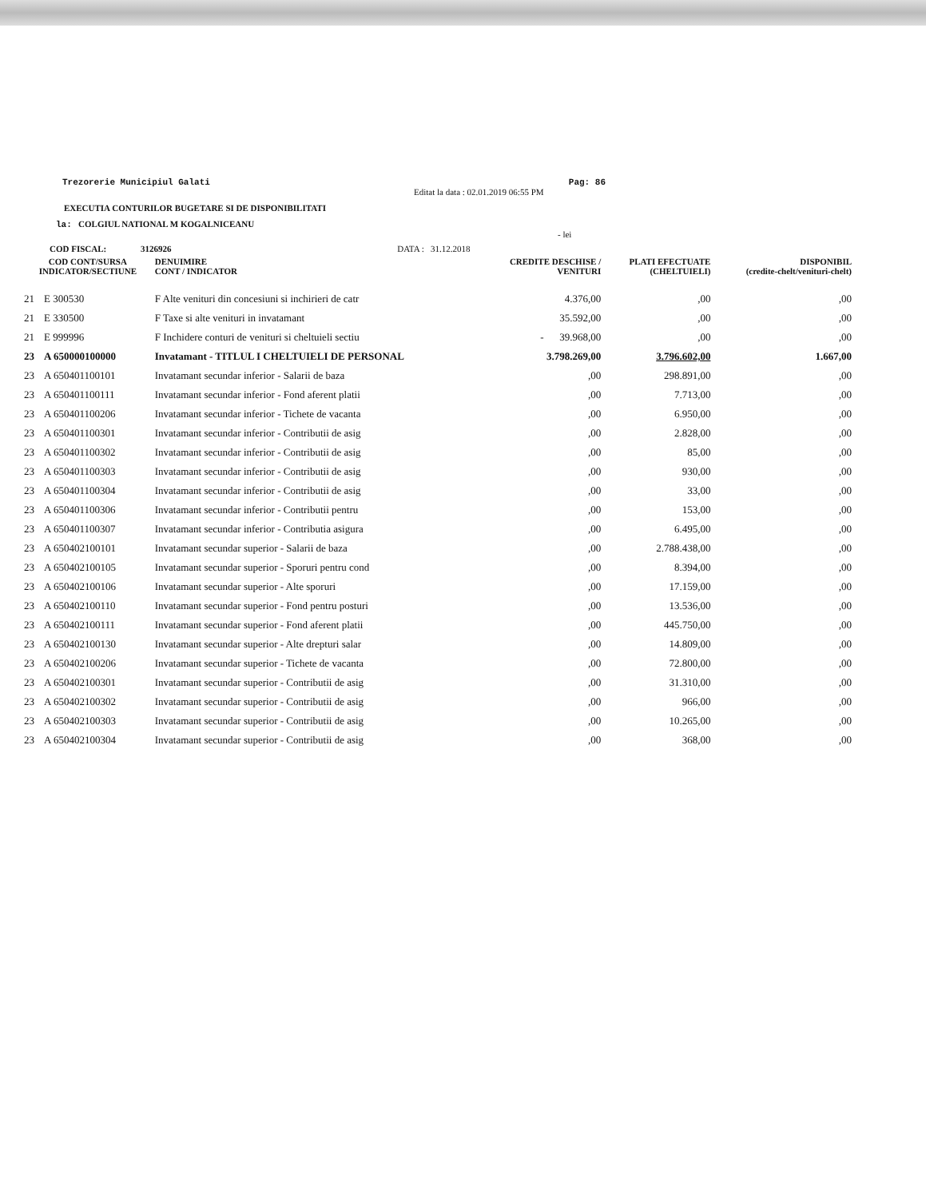Trezorerie Municipiul Galati Pag: 86
Editat la data : 02.01.2019 06:55 PM
EXECUTIA CONTURILOR BUGETARE SI DE DISPONIBILITATI
la: COLGIUL NATIONAL M KOGALNICEANU
- lei
COD FISCAL: 3126926 DATA : 31.12.2018
| COD CONT/SURSA INDICATOR/SECTIUNE | | DENUIMIRE CONT / INDICATOR | CREDITE DESCHISE / VENITURI | PLATI EFECTUATE (CHELTUIELI) | DISPONIBIL (credite-chelt/venituri-chelt) |
| --- | --- | --- | --- | --- | --- |
| 21 | E 300530 | F Alte venituri din concesiuni si inchirieri de catr | 4.376,00 | ,00 | ,00 |
| 21 | E 330500 | F Taxe si alte venituri in invatamant | 35.592,00 | ,00 | ,00 |
| 21 | E 999996 | F Inchidere conturi de venituri si cheltuieli sectiu | - 39.968,00 | ,00 | ,00 |
| 23 | A 650000100000 | Invatamant - TITLUL I CHELTUIELI DE PERSONAL | 3.798.269,00 | 3.796.602,00 | 1.667,00 |
| 23 | A 650401100101 | Invatamant secundar inferior - Salarii de baza | ,00 | 298.891,00 | ,00 |
| 23 | A 650401100111 | Invatamant secundar inferior - Fond aferent platii | ,00 | 7.713,00 | ,00 |
| 23 | A 650401100206 | Invatamant secundar inferior - Tichete de vacanta | ,00 | 6.950,00 | ,00 |
| 23 | A 650401100301 | Invatamant secundar inferior - Contributii de asig | ,00 | 2.828,00 | ,00 |
| 23 | A 650401100302 | Invatamant secundar inferior - Contributii de asig | ,00 | 85,00 | ,00 |
| 23 | A 650401100303 | Invatamant secundar inferior - Contributii de asig | ,00 | 930,00 | ,00 |
| 23 | A 650401100304 | Invatamant secundar inferior - Contributii de asig | ,00 | 33,00 | ,00 |
| 23 | A 650401100306 | Invatamant secundar inferior - Contributii pentru | ,00 | 153,00 | ,00 |
| 23 | A 650401100307 | Invatamant secundar inferior - Contributia asigura | ,00 | 6.495,00 | ,00 |
| 23 | A 650402100101 | Invatamant secundar superior - Salarii de baza | ,00 | 2.788.438,00 | ,00 |
| 23 | A 650402100105 | Invatamant secundar superior - Sporuri pentru cond | ,00 | 8.394,00 | ,00 |
| 23 | A 650402100106 | Invatamant secundar superior - Alte sporuri | ,00 | 17.159,00 | ,00 |
| 23 | A 650402100110 | Invatamant secundar superior - Fond pentru posturi | ,00 | 13.536,00 | ,00 |
| 23 | A 650402100111 | Invatamant secundar superior - Fond aferent platii | ,00 | 445.750,00 | ,00 |
| 23 | A 650402100130 | Invatamant secundar superior - Alte drepturi salar | ,00 | 14.809,00 | ,00 |
| 23 | A 650402100206 | Invatamant secundar superior - Tichete de vacanta | ,00 | 72.800,00 | ,00 |
| 23 | A 650402100301 | Invatamant secundar superior - Contributii de asig | ,00 | 31.310,00 | ,00 |
| 23 | A 650402100302 | Invatamant secundar superior - Contributii de asig | ,00 | 966,00 | ,00 |
| 23 | A 650402100303 | Invatamant secundar superior - Contributii de asig | ,00 | 10.265,00 | ,00 |
| 23 | A 650402100304 | Invatamant secundar superior - Contributii de asig | ,00 | 368,00 | ,00 |